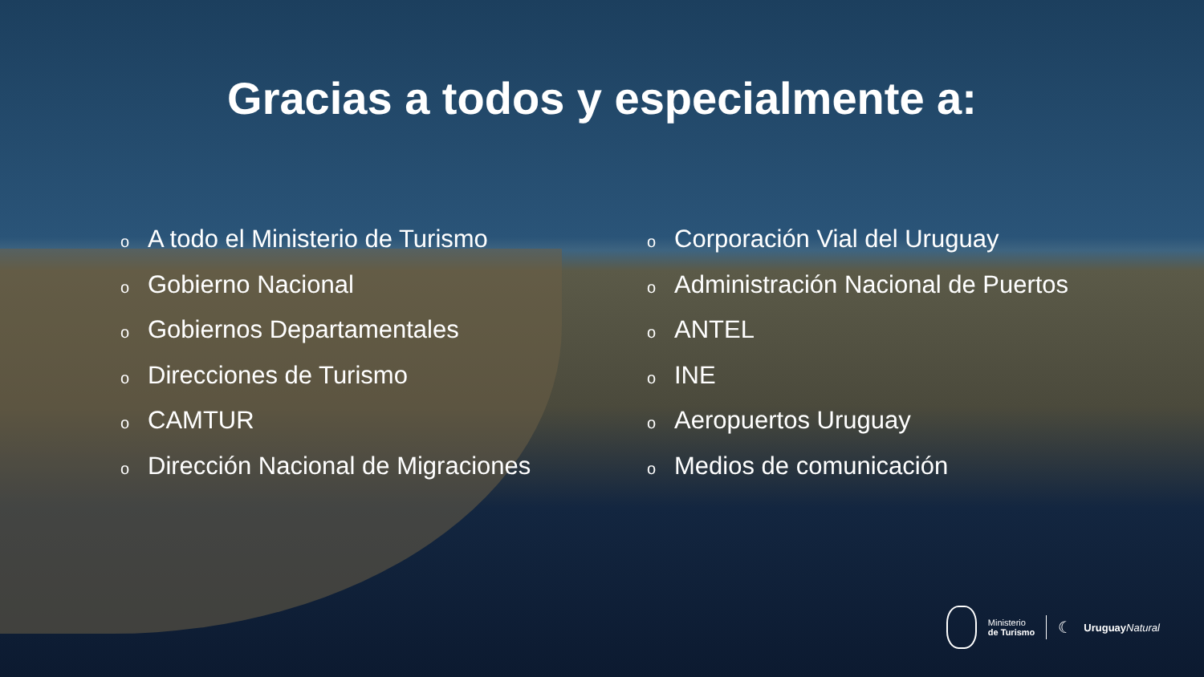Gracias a todos y especialmente a:
o A todo el Ministerio de Turismo
o Gobierno Nacional
o Gobiernos Departamentales
o Direcciones de Turismo
o CAMTUR
o Dirección Nacional de Migraciones
o Corporación Vial del Uruguay
o Administración Nacional de Puertos
o ANTEL
o INE
o Aeropuertos Uruguay
o Medios de comunicación
Ministerio
de Turismo
☾
Uruguay Natural